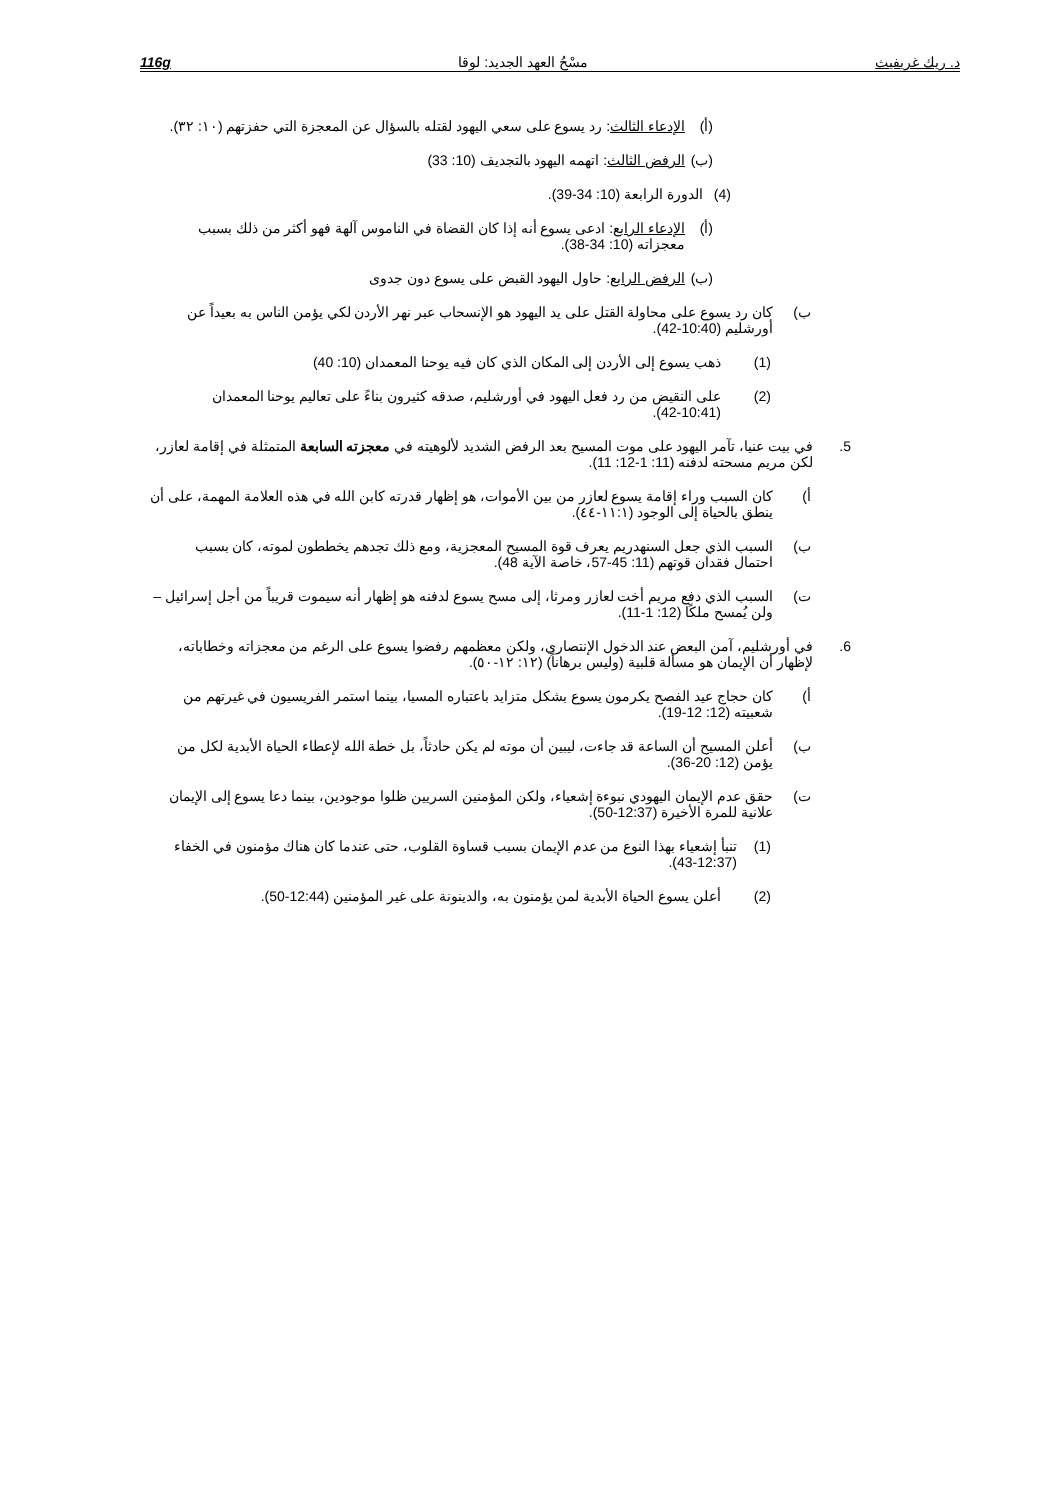116g مسْحُ العهد الجديد: لوقا د. ريك غريفيث
(أ) الإدعاء الثالث: رد يسوع على سعي اليهود لقتله بالسؤال عن المعجزة التي حفزتهم (١٠: ٣٢).
(ب) الرفض الثالث: اتهمه اليهود بالتجديف (10: 33)
(4) الدورة الرابعة (10: 34-39).
(أ) الإدعاء الرابع: ادعى يسوع أنه إذا كان القضاة في الناموس آلهة فهو أكثر من ذلك بسبب معجزاته (10: 34-38).
(ب) الرفض الرابع: حاول اليهود القبض على يسوع دون جدوى
ب) كان رد يسوع على محاولة القتل على يد اليهود هو الإنسحاب عبر نهر الأردن لكي يؤمن الناس به بعيداً عن أورشليم (10:40-42).
(1) ذهب يسوع إلى الأردن إلى المكان الذي كان فيه يوحنا المعمدان (10: 40)
(2) على النقيض من رد فعل اليهود في أورشليم، صدقه كثيرون بناءً على تعاليم يوحنا المعمدان (10:41-42).
5. في بيت عنيا، تآمر اليهود على موت المسيح بعد الرفض الشديد لألوهيته في معجزته السابعة المتمثلة في إقامة لعازر، لكن مريم مسحته لدفنه (11: 1-12: 11).
أ) كان السبب وراء إقامة يسوع لعازر من بين الأموات، هو إظهار قدرته كابن الله في هذه العلامة المهمة، على أن ينطق بالحياة إلى الوجود (١١:١-٤٤).
ب) السبب الذي جعل السنهدريم يعرف قوة المسيح المعجزية، ومع ذلك تجدهم يخططون لموته، كان بسبب احتمال فقدان قوتهم (11: 45-57، خاصة الآية 48).
ت) السبب الذي دفع مريم أخت لعازر ومرثا، إلى مسح يسوع لدفنه هو إظهار أنه سيموت قريباً من أجل إسرائيل – ولن يُمسح ملكًا (12: 1-11).
6. في أورشليم، آمن البعض عند الدخول الإنتصاري، ولكن معظمهم رفضوا يسوع على الرغم من معجزاته وخطاباته، لإظهار أن الإيمان هو مسألة قلبية (وليس برهاناً) (١٢: ١٢-٥٠).
أ) كان حجاج عيد الفصح يكرمون يسوع بشكل متزايد باعتباره المسيا، بينما استمر الفريسيون في غيرتهم من شعبيته (12: 12-19).
ب) أعلن المسيح أن الساعة قد جاءت، ليبين أن موته لم يكن حادثاً، بل خطة الله لإعطاء الحياة الأبدية لكل من يؤمن (12: 20-36).
ت) حقق عدم الإيمان اليهودي نبوءة إشعياء، ولكن المؤمنين السريين ظلوا موجودين، بينما دعا يسوع إلى الإيمان علانية للمرة الأخيرة (12:37-50).
(1) تنبأ إشعياء بهذا النوع من عدم الإيمان بسبب قساوة القلوب، حتى عندما كان هناك مؤمنون في الخفاء (12:37-43).
(2) أعلن يسوع الحياة الأبدية لمن يؤمنون به، والدينونة على غير المؤمنين (12:44-50).